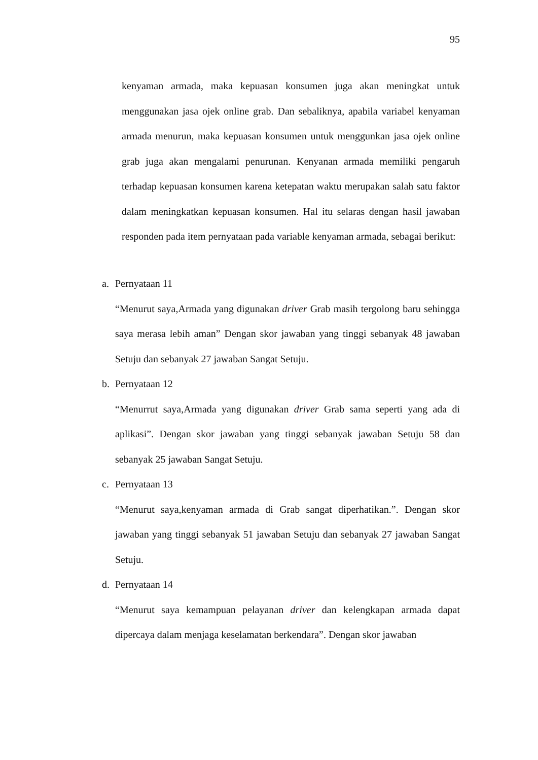95
kenyaman armada, maka kepuasan konsumen juga akan meningkat untuk menggunakan jasa ojek online grab. Dan sebaliknya, apabila variabel kenyaman armada menurun, maka kepuasan konsumen untuk menggunkan jasa ojek online grab juga akan mengalami penurunan. Kenyanan armada memiliki pengaruh terhadap kepuasan konsumen karena ketepatan waktu merupakan salah satu faktor dalam meningkatkan kepuasan konsumen. Hal itu selaras dengan hasil jawaban responden pada item pernyataan pada variable kenyaman armada, sebagai berikut:
a. Pernyataan 11
“Menurut saya,Armada yang digunakan driver Grab masih tergolong baru sehingga saya merasa lebih aman” Dengan skor jawaban yang tinggi sebanyak 48 jawaban Setuju dan sebanyak 27 jawaban Sangat Setuju.
b. Pernyataan 12
“Menurrut saya,Armada yang digunakan driver Grab sama seperti yang ada di aplikasi”. Dengan skor jawaban yang tinggi sebanyak jawaban Setuju 58 dan sebanyak 25 jawaban Sangat Setuju.
c. Pernyataan 13
“Menurut saya,kenyaman armada di Grab sangat diperhatikan.”. Dengan skor jawaban yang tinggi sebanyak 51 jawaban Setuju dan sebanyak 27 jawaban Sangat Setuju.
d. Pernyataan 14
“Menurut saya kemampuan pelayanan driver dan kelengkapan armada dapat dipercaya dalam menjaga keselamatan berkendara”. Dengan skor jawaban